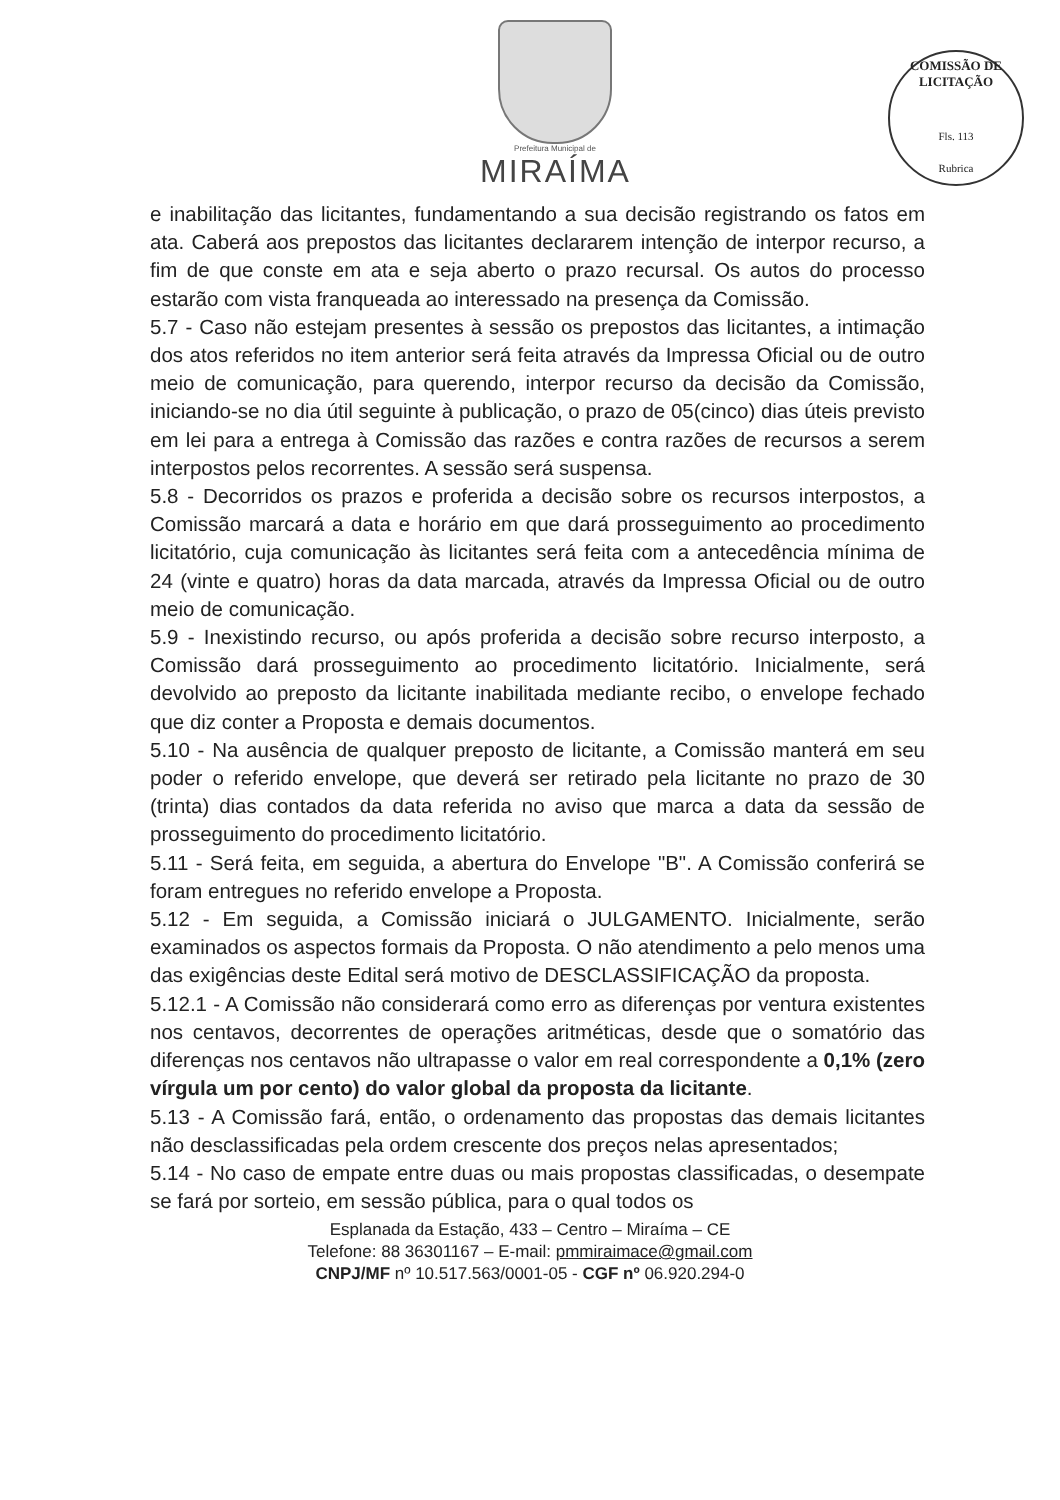Prefeitura Municipal de
MIRAÍMA
COMISSÃO DE LICITAÇÃO
Fls. 113
Rubrica
e inabilitação das licitantes, fundamentando a sua decisão registrando os fatos em ata. Caberá aos prepostos das licitantes declararem intenção de interpor recurso, a fim de que conste em ata e seja aberto o prazo recursal. Os autos do processo estarão com vista franqueada ao interessado na presença da Comissão.
5.7 - Caso não estejam presentes à sessão os prepostos das licitantes, a intimação dos atos referidos no item anterior será feita através da Impressa Oficial ou de outro meio de comunicação, para querendo, interpor recurso da decisão da Comissão, iniciando-se no dia útil seguinte à publicação, o prazo de 05(cinco) dias úteis previsto em lei para a entrega à Comissão das razões e contra razões de recursos a serem interpostos pelos recorrentes. A sessão será suspensa.
5.8 - Decorridos os prazos e proferida a decisão sobre os recursos interpostos, a Comissão marcará a data e horário em que dará prosseguimento ao procedimento licitatório, cuja comunicação às licitantes será feita com a antecedência mínima de 24 (vinte e quatro) horas da data marcada, através da Impressa Oficial ou de outro meio de comunicação.
5.9 - Inexistindo recurso, ou após proferida a decisão sobre recurso interposto, a Comissão dará prosseguimento ao procedimento licitatório. Inicialmente, será devolvido ao preposto da licitante inabilitada mediante recibo, o envelope fechado que diz conter a Proposta e demais documentos.
5.10 - Na ausência de qualquer preposto de licitante, a Comissão manterá em seu poder o referido envelope, que deverá ser retirado pela licitante no prazo de 30 (trinta) dias contados da data referida no aviso que marca a data da sessão de prosseguimento do procedimento licitatório.
5.11 - Será feita, em seguida, a abertura do Envelope "B". A Comissão conferirá se foram entregues no referido envelope a Proposta.
5.12 - Em seguida, a Comissão iniciará o JULGAMENTO. Inicialmente, serão examinados os aspectos formais da Proposta. O não atendimento a pelo menos uma das exigências deste Edital será motivo de DESCLASSIFICAÇÃO da proposta.
5.12.1 - A Comissão não considerará como erro as diferenças por ventura existentes nos centavos, decorrentes de operações aritméticas, desde que o somatório das diferenças nos centavos não ultrapasse o valor em real correspondente a 0,1% (zero vírgula um por cento) do valor global da proposta da licitante.
5.13 - A Comissão fará, então, o ordenamento das propostas das demais licitantes não desclassificadas pela ordem crescente dos preços nelas apresentados;
5.14 - No caso de empate entre duas ou mais propostas classificadas, o desempate se fará por sorteio, em sessão pública, para o qual todos os
Esplanada da Estação, 433 – Centro – Miraíma – CE
Telefone: 88 36301167 – E-mail: pmmiraimace@gmail.com
CNPJ/MF nº 10.517.563/0001-05 - CGF nº 06.920.294-0